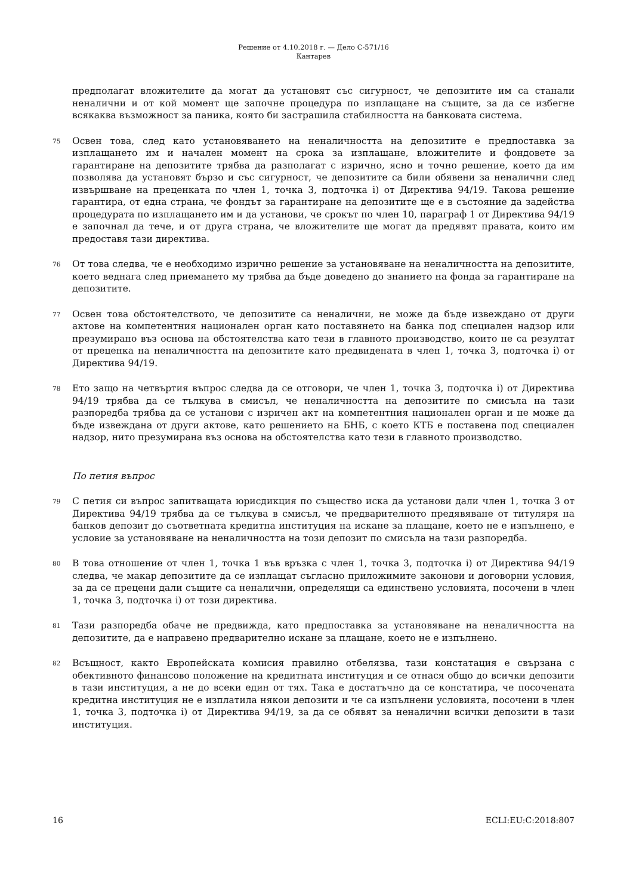Решение от 4.10.2018 г. — Дело C-571/16
Кантарев
предполагат вложителите да могат да установят със сигурност, че депозитите им са станали неналични и от кой момент ще започне процедура по изплащане на същите, за да се избегне всякаква възможност за паника, която би застрашила стабилността на банковата система.
75
Освен това, след като установяването на неналичността на депозитите е предпоставка за изплащането им и начален момент на срока за изплащане, вложителите и фондовете за гарантиране на депозитите трябва да разполагат с изрично, ясно и точно решение, което да им позволява да установят бързо и със сигурност, че депозитите са били обявени за неналични след извършване на преценката по член 1, точка 3, подточка i) от Директива 94/19. Такова решение гарантира, от една страна, че фондът за гарантиране на депозитите ще е в състояние да задейства процедурата по изплащането им и да установи, че срокът по член 10, параграф 1 от Директива 94/19 е започнал да тече, и от друга страна, че вложителите ще могат да предявят правата, които им предоставя тази директива.
76
От това следва, че е необходимо изрично решение за установяване на неналичността на депозитите, което веднага след приемането му трябва да бъде доведено до знанието на фонда за гарантиране на депозитите.
77
Освен това обстоятелството, че депозитите са неналични, не може да бъде извеждано от други актове на компетентния национален орган като поставянето на банка под специален надзор или презумирано въз основа на обстоятелства като тези в главното производство, които не са резултат от преценка на неналичността на депозитите като предвидената в член 1, точка 3, подточка i) от Директива 94/19.
78
Ето защо на четвъртия въпрос следва да се отговори, че член 1, точка 3, подточка i) от Директива 94/19 трябва да се тълкува в смисъл, че неналичността на депозитите по смисъла на тази разпоредба трябва да се установи с изричен акт на компетентния национален орган и не може да бъде извеждана от други актове, като решението на БНБ, с което КТБ е поставена под специален надзор, нито презумирана въз основа на обстоятелства като тези в главното производство.
По петия въпрос
79
С петия си въпрос запитващата юрисдикция по същество иска да установи дали член 1, точка 3 от Директива 94/19 трябва да се тълкува в смисъл, че предварителното предявяване от титуляря на банков депозит до съответната кредитна институция на искане за плащане, което не е изпълнено, е условие за установяване на неналичността на този депозит по смисъла на тази разпоредба.
80
В това отношение от член 1, точка 1 във връзка с член 1, точка 3, подточка i) от Директива 94/19 следва, че макар депозитите да се изплащат съгласно приложимите законови и договорни условия, за да се прецени дали същите са неналични, определящи са единствено условията, посочени в член 1, точка 3, подточка i) от този директива.
81
Тази разпоредба обаче не предвижда, като предпоставка за установяване на неналичността на депозитите, да е направено предварително искане за плащане, което не е изпълнено.
82
Всъщност, както Европейската комисия правилно отбелязва, тази констатация е свързана с обективното финансово положение на кредитната институция и се отнася общо до всички депозити в тази институция, а не до всеки един от тях. Така е достатъчно да се констатира, че посочената кредитна институция не е изплатила някои депозити и че са изпълнени условията, посочени в член 1, точка 3, подточка i) от Директива 94/19, за да се обявят за неналични всички депозити в тази институция.
16 ECLI:EU:C:2018:807